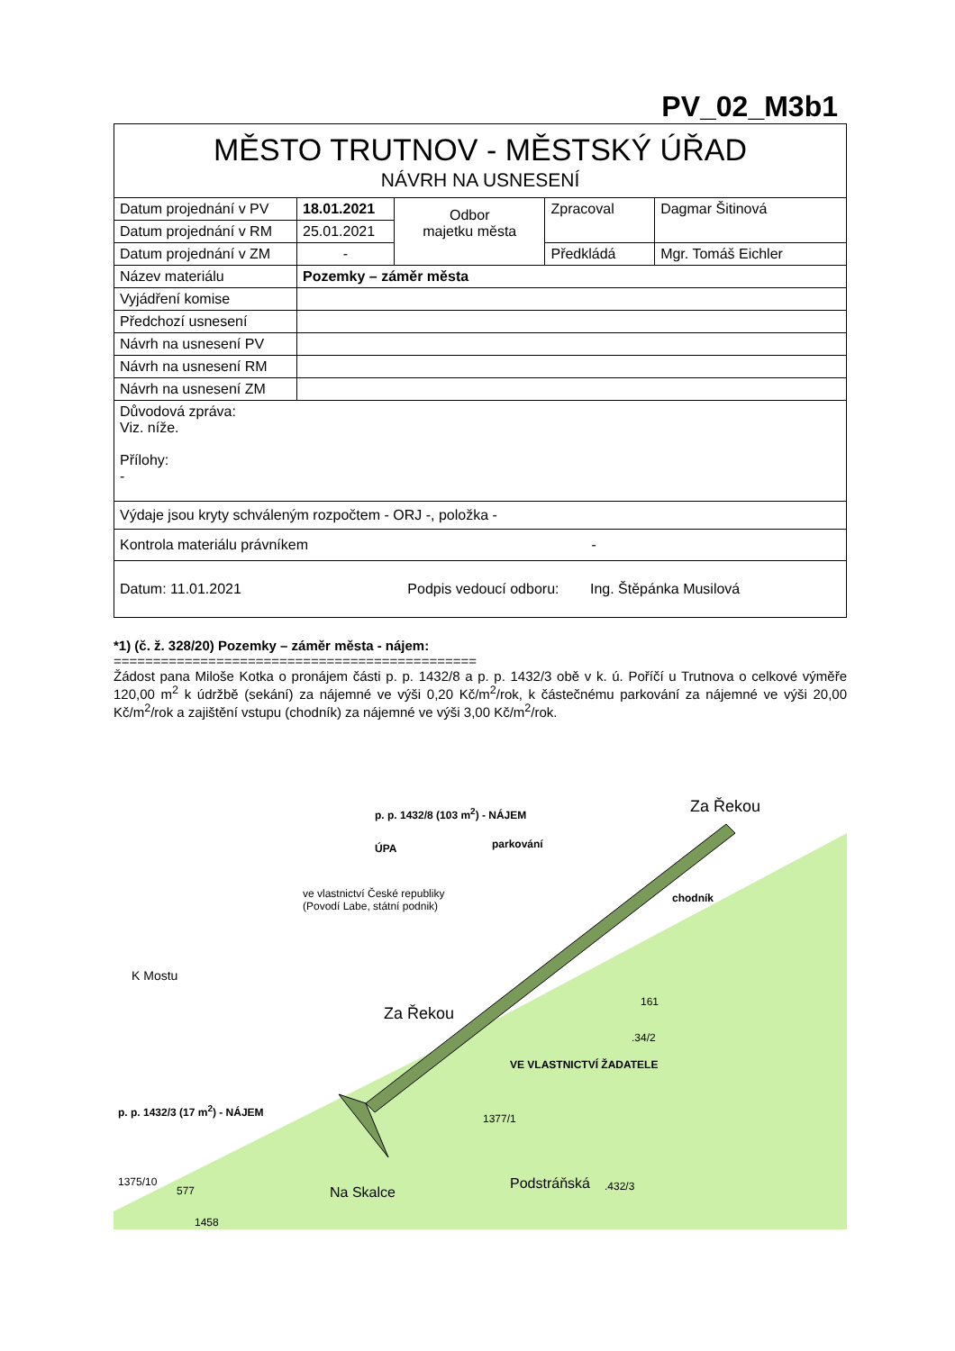PV_02_M3b1
| MĚSTO TRUTNOV - MĚSTSKÝ ÚŘAD NÁVRH NA USNESENÍ | | | | |
| Datum projednání v PV | 18.01.2021 | Odbor majetku města | Zpracoval | Dagmar Šitinová |
| Datum projednání v RM | 25.01.2021 | | | |
| Datum projednání v ZM | - | | Předkládá | Mgr. Tomáš Eichler |
| Název materiálu | Pozemky – záměr města | | | |
| Vyjádření komise | | | | |
| Předchozí usnesení | | | | |
| Návrh na usnesení PV | | | | |
| Návrh na usnesení RM | | | | |
| Návrh na usnesení ZM | | | | |
| Důvodová zpráva: Viz. níže. Přílohy: - | | | | |
| Výdaje jsou kryty schváleným rozpočtem - ORJ -, položka - | | | | |
| Kontrola materiálu právníkem - | | | | |
| Datum: 11.01.2021 Podpis vedoucí odboru: Ing. Štěpánka Musilová | | | | |
*1) (č. ž. 328/20) Pozemky – záměr města - nájem:
==============================================
Žádost pana Miloše Kotka o pronájem části p. p. 1432/8 a p. p. 1432/3 obě v k. ú. Poříčí u Trutnova o celkové výměře 120,00 m<sup>2</sup> k údržbě (sekání) za nájemné ve výši 0,20 Kč/m<sup>2</sup>/rok, k částečnému parkování za nájemné ve výši 20,00 Kč/m<sup>2</sup>/rok a zajištění vstupu (chodník) za nájemné ve výši 3,00 Kč/m<sup>2</sup>/rok.
p. p. 1432/8 (103 m<sup>2</sup>) - NÁJEM
ÚPA parkování
ve vlastnictví České republiky
(Povodí Labe, státní podnik)
chodník
Za Řekou
K Mostu
Za Řekou
161
.34/2
VE VLASTNICTVÍ ŽADATELE
1377/1
p. p. 1432/3 (17 m<sup>2</sup>) - NÁJEM
Podstráňská .432/3 Na Skalce
1375/10
577
1458